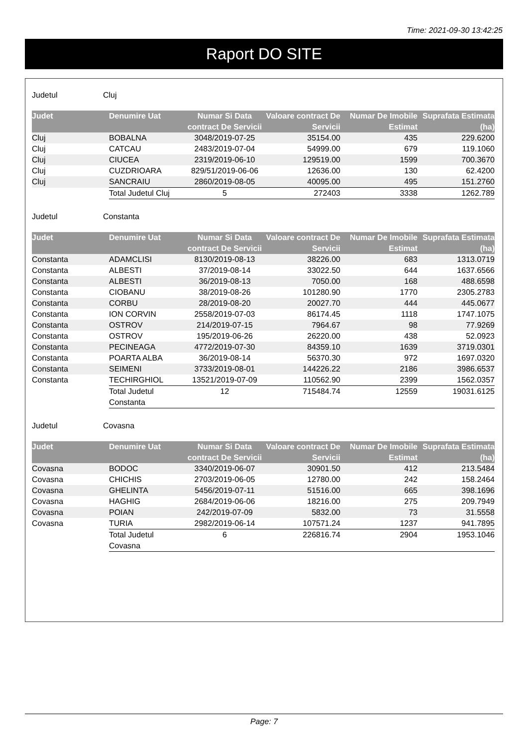Time: 2021-09-30 13:42:25
Raport DO SITE
Judetul Cluj
| Judet | Denumire Uat | Numar Si Data contract De Servicii | Valoare contract De Servicii | Numar De Imobile Estimat | Suprafata Estimata (ha) |
| --- | --- | --- | --- | --- | --- |
| Cluj | BOBALNA | 3048/2019-07-25 | 35154.00 | 435 | 229.6200 |
| Cluj | CATCAU | 2483/2019-07-04 | 54999.00 | 679 | 119.1060 |
| Cluj | CIUCEA | 2319/2019-06-10 | 129519.00 | 1599 | 700.3670 |
| Cluj | CUZDRIOARA | 829/51/2019-06-06 | 12636.00 | 130 | 62.4200 |
| Cluj | SANCRAIU | 2860/2019-08-05 | 40095.00 | 495 | 151.2760 |
| | Total Judetul Cluj | 5 | 272403 | 3338 | 1262.789 |
Judetul Constanta
| Judet | Denumire Uat | Numar Si Data contract De Servicii | Valoare contract De Servicii | Numar De Imobile Estimat | Suprafata Estimata (ha) |
| --- | --- | --- | --- | --- | --- |
| Constanta | ADAMCLISI | 8130/2019-08-13 | 38226.00 | 683 | 1313.0719 |
| Constanta | ALBESTI | 37/2019-08-14 | 33022.50 | 644 | 1637.6566 |
| Constanta | ALBESTI | 36/2019-08-13 | 7050.00 | 168 | 488.6598 |
| Constanta | CIOBANU | 38/2019-08-26 | 101280.90 | 1770 | 2305.2783 |
| Constanta | CORBU | 28/2019-08-20 | 20027.70 | 444 | 445.0677 |
| Constanta | ION CORVIN | 2558/2019-07-03 | 86174.45 | 1118 | 1747.1075 |
| Constanta | OSTROV | 214/2019-07-15 | 7964.67 | 98 | 77.9269 |
| Constanta | OSTROV | 195/2019-06-26 | 26220.00 | 438 | 52.0923 |
| Constanta | PECINEAGA | 4772/2019-07-30 | 84359.10 | 1639 | 3719.0301 |
| Constanta | POARTA ALBA | 36/2019-08-14 | 56370.30 | 972 | 1697.0320 |
| Constanta | SEIMENI | 3733/2019-08-01 | 144226.22 | 2186 | 3986.6537 |
| Constanta | TECHIRGHIOL | 13521/2019-07-09 | 110562.90 | 2399 | 1562.0357 |
| | Total Judetul Constanta | 12 | 715484.74 | 12559 | 19031.6125 |
Judetul Covasna
| Judet | Denumire Uat | Numar Si Data contract De Servicii | Valoare contract De Servicii | Numar De Imobile Estimat | Suprafata Estimata (ha) |
| --- | --- | --- | --- | --- | --- |
| Covasna | BODOC | 3340/2019-06-07 | 30901.50 | 412 | 213.5484 |
| Covasna | CHICHIS | 2703/2019-06-05 | 12780.00 | 242 | 158.2464 |
| Covasna | GHELINTA | 5456/2019-07-11 | 51516.00 | 665 | 398.1696 |
| Covasna | HAGHIG | 2684/2019-06-06 | 18216.00 | 275 | 209.7949 |
| Covasna | POIAN | 242/2019-07-09 | 5832.00 | 73 | 31.5558 |
| Covasna | TURIA | 2982/2019-06-14 | 107571.24 | 1237 | 941.7895 |
| | Total Judetul Covasna | 6 | 226816.74 | 2904 | 1953.1046 |
Page: 7